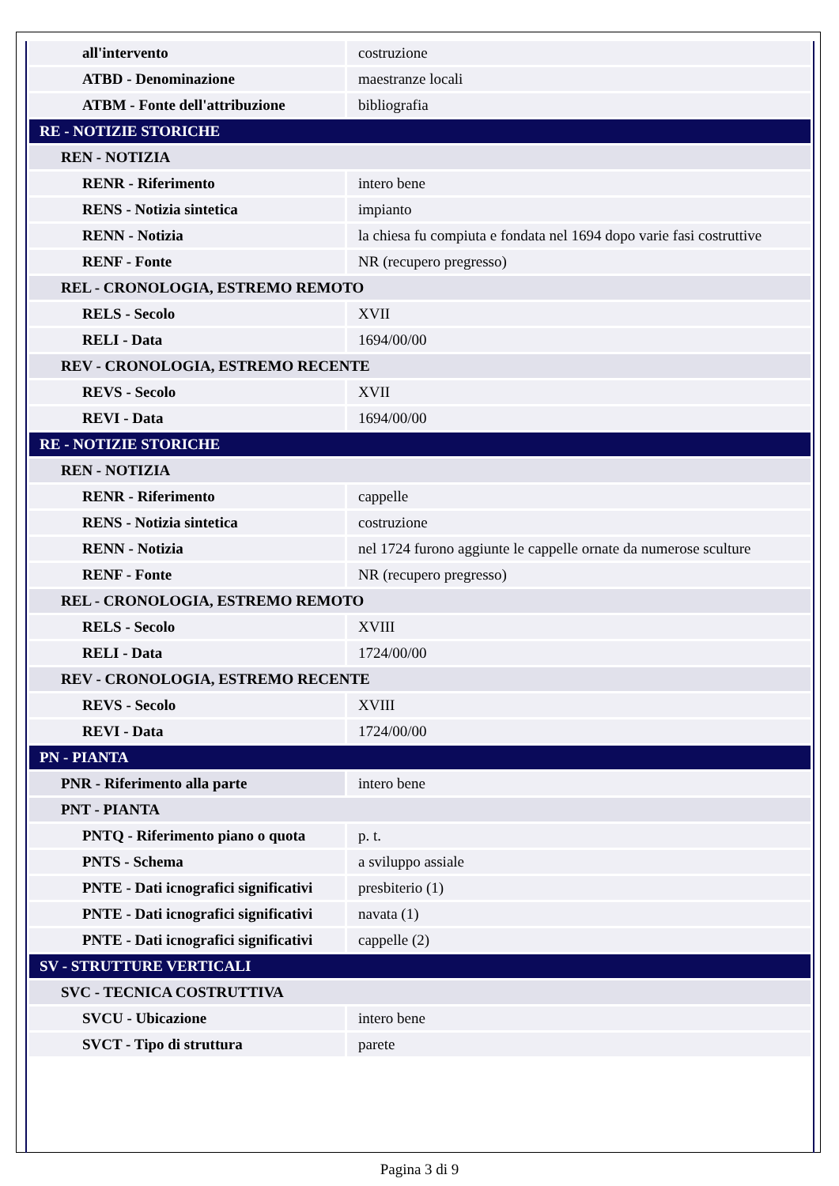| all'intervento | costruzione |
| ATBD - Denominazione | maestranze locali |
| ATBM - Fonte dell'attribuzione | bibliografia |
| RE - NOTIZIE STORICHE | |
| REN - NOTIZIA | |
| RENR - Riferimento | intero bene |
| RENS - Notizia sintetica | impianto |
| RENN - Notizia | la chiesa fu compiuta e fondata nel 1694 dopo varie fasi costruttive |
| RENF - Fonte | NR (recupero pregresso) |
| REL - CRONOLOGIA, ESTREMO REMOTO | |
| RELS - Secolo | XVII |
| RELI - Data | 1694/00/00 |
| REV - CRONOLOGIA, ESTREMO RECENTE | |
| REVS - Secolo | XVII |
| REVI - Data | 1694/00/00 |
| RE - NOTIZIE STORICHE | |
| REN - NOTIZIA | |
| RENR - Riferimento | cappelle |
| RENS - Notizia sintetica | costruzione |
| RENN - Notizia | nel 1724 furono aggiunte le cappelle ornate da numerose sculture |
| RENF - Fonte | NR (recupero pregresso) |
| REL - CRONOLOGIA, ESTREMO REMOTO | |
| RELS - Secolo | XVIII |
| RELI - Data | 1724/00/00 |
| REV - CRONOLOGIA, ESTREMO RECENTE | |
| REVS - Secolo | XVIII |
| REVI - Data | 1724/00/00 |
| PN - PIANTA | |
| PNR - Riferimento alla parte | intero bene |
| PNT - PIANTA | |
| PNTQ - Riferimento piano o quota | p. t. |
| PNTS - Schema | a sviluppo assiale |
| PNTE - Dati icnografici significativi | presbiterio (1) |
| PNTE - Dati icnografici significativi | navata (1) |
| PNTE - Dati icnografici significativi | cappelle (2) |
| SV - STRUTTURE VERTICALI | |
| SVC - TECNICA COSTRUTTIVA | |
| SVCU - Ubicazione | intero bene |
| SVCT - Tipo di struttura | parete |
Pagina 3 di 9